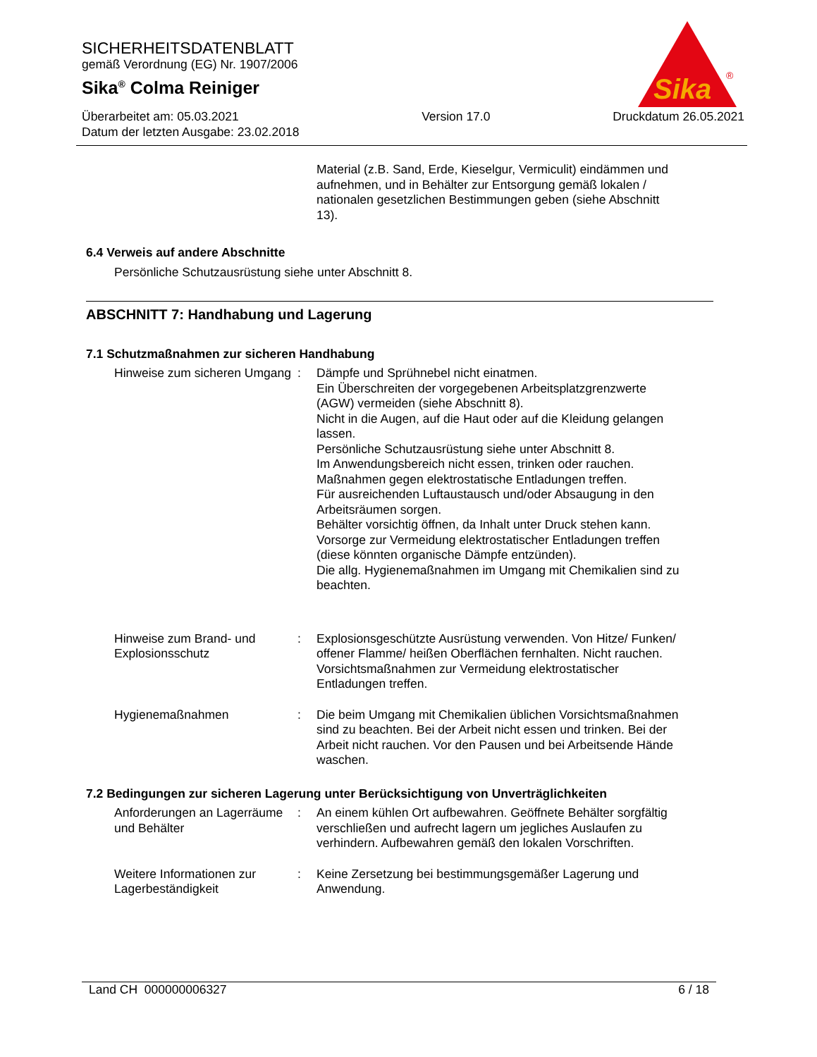SICHERHEITSDATENBLATT
gemäß Verordnung (EG) Nr. 1907/2006
Sika<sup>®</sup> Colma Reiniger
Überarbeitet am: 05.03.2021
Datum der letzten Ausgabe: 23.02.2018
Version 17.0 Druckdatum 26.05.2021
Sika
®
Material (z.B. Sand, Erde, Kieselgur, Vermiculit) eindämmen und aufnehmen, und in Behälter zur Entsorgung gemäß lokalen / nationalen gesetzlichen Bestimmungen geben (siehe Abschnitt 13).
6.4 Verweis auf andere Abschnitte
Persönliche Schutzausrüstung siehe unter Abschnitt 8.
ABSCHNITT 7: Handhabung und Lagerung
7.1 Schutzmaßnahmen zur sicheren Handhabung
Hinweise zum sicheren Umgang
: Dämpfe und Sprühnebel nicht einatmen.
Ein Überschreiten der vorgegebenen Arbeitsplatzgrenzwerte (AGW) vermeiden (siehe Abschnitt 8).
Nicht in die Augen, auf die Haut oder auf die Kleidung gelangen lassen.
Persönliche Schutzausrüstung siehe unter Abschnitt 8.
Im Anwendungsbereich nicht essen, trinken oder rauchen.
Maßnahmen gegen elektrostatische Entladungen treffen.
Für ausreichenden Luftaustausch und/oder Absaugung in den Arbeitsräumen sorgen.
Behälter vorsichtig öffnen, da Inhalt unter Druck stehen kann.
Vorsorge zur Vermeidung elektrostatischer Entladungen treffen (diese könnten organische Dämpfe entzünden).
Die allg. Hygienemaßnahmen im Umgang mit Chemikalien sind zu beachten.
Hinweise zum Brand- und Explosionsschutz
: Explosionsgeschützte Ausrüstung verwenden. Von Hitze/ Funken/ offener Flamme/ heißen Oberflächen fernhalten. Nicht rauchen. Vorsichtsmaßnahmen zur Vermeidung elektrostatischer Entladungen treffen.
Hygienemaßnahmen : Die beim Umgang mit Chemikalien üblichen Vorsichtsmaßnahmen sind zu beachten. Bei der Arbeit nicht essen und trinken. Bei der Arbeit nicht rauchen. Vor den Pausen und bei Arbeitsende Hände waschen.
7.2 Bedingungen zur sicheren Lagerung unter Berücksichtigung von Unverträglichkeiten
Anforderungen an Lagerräume und Behälter
: An einem kühlen Ort aufbewahren. Geöffnete Behälter sorgfältig verschließen und aufrecht lagern um jegliches Auslaufen zu verhindern. Aufbewahren gemäß den lokalen Vorschriften.
Weitere Informationen zur Lagerbeständigkeit
: Keine Zersetzung bei bestimmungsgemäßer Lagerung und Anwendung.
Land CH 000000006327 6 / 18